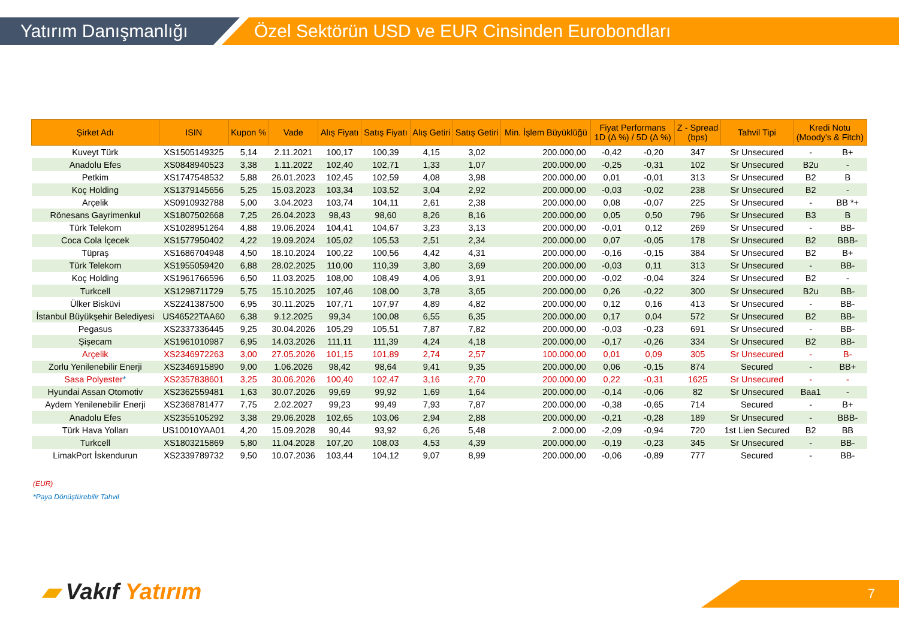Yatırım Danışmanlığı
Özel Sektörün USD ve EUR Cinsinden Eurobondları
| Şirket Adı | ISIN | Kupon % | Vade | Alış Fiyatı | Satış Fiyatı | Alış Getiri | Satış Getiri | Min. İşlem Büyüklüğü | Fiyat Performans 1D (Δ %) / 5D (Δ %) | | Z - Spread (bps) | Tahvil Tipi | Kredi Notu (Moody's & Fitch) | |
| --- | --- | --- | --- | --- | --- | --- | --- | --- | --- | --- | --- | --- | --- | --- |
| Kuveyt Türk | XS1505149325 | 5,14 | 2.11.2021 | 100,17 | 100,39 | 4,15 | 3,02 | 200.000,00 | -0,42 | -0,20 | 347 | Sr Unsecured | - | B+ |
| Anadolu Efes | XS0848940523 | 3,38 | 1.11.2022 | 102,40 | 102,71 | 1,33 | 1,07 | 200.000,00 | -0,25 | -0,31 | 102 | Sr Unsecured | B2u | - |
| Petkim | XS1747548532 | 5,88 | 26.01.2023 | 102,45 | 102,59 | 4,08 | 3,98 | 200.000,00 | 0,01 | -0,01 | 313 | Sr Unsecured | B2 | B |
| Koç Holding | XS1379145656 | 5,25 | 15.03.2023 | 103,34 | 103,52 | 3,04 | 2,92 | 200.000,00 | -0,03 | -0,02 | 238 | Sr Unsecured | B2 | - |
| Arçelik | XS0910932788 | 5,00 | 3.04.2023 | 103,74 | 104,11 | 2,61 | 2,38 | 200.000,00 | 0,08 | -0,07 | 225 | Sr Unsecured | - | BB *+ |
| Rönesans Gayrimenkul | XS1807502668 | 7,25 | 26.04.2023 | 98,43 | 98,60 | 8,26 | 8,16 | 200.000,00 | 0,05 | 0,50 | 796 | Sr Unsecured | B3 | B |
| Türk Telekom | XS1028951264 | 4,88 | 19.06.2024 | 104,41 | 104,67 | 3,23 | 3,13 | 200.000,00 | -0,01 | 0,12 | 269 | Sr Unsecured | - | BB- |
| Coca Cola İçecek | XS1577950402 | 4,22 | 19.09.2024 | 105,02 | 105,53 | 2,51 | 2,34 | 200.000,00 | 0,07 | -0,05 | 178 | Sr Unsecured | B2 | BBB- |
| Tüpraş | XS1686704948 | 4,50 | 18.10.2024 | 100,22 | 100,56 | 4,42 | 4,31 | 200.000,00 | -0,16 | -0,15 | 384 | Sr Unsecured | B2 | B+ |
| Türk Telekom | XS1955059420 | 6,88 | 28.02.2025 | 110,00 | 110,39 | 3,80 | 3,69 | 200.000,00 | -0,03 | 0,11 | 313 | Sr Unsecured | - | BB- |
| Koç Holding | XS1961766596 | 6,50 | 11.03.2025 | 108,00 | 108,49 | 4,06 | 3,91 | 200.000,00 | -0,02 | -0,04 | 324 | Sr Unsecured | B2 | - |
| Turkcell | XS1298711729 | 5,75 | 15.10.2025 | 107,46 | 108,00 | 3,78 | 3,65 | 200.000,00 | 0,26 | -0,22 | 300 | Sr Unsecured | B2u | BB- |
| Ülker Bisküvi | XS2241387500 | 6,95 | 30.11.2025 | 107,71 | 107,97 | 4,89 | 4,82 | 200.000,00 | 0,12 | 0,16 | 413 | Sr Unsecured | - | BB- |
| İstanbul Büyükşehir Belediyesi | US46522TAA60 | 6,38 | 9.12.2025 | 99,34 | 100,08 | 6,55 | 6,35 | 200.000,00 | 0,17 | 0,04 | 572 | Sr Unsecured | B2 | BB- |
| Pegasus | XS2337336445 | 9,25 | 30.04.2026 | 105,29 | 105,51 | 7,87 | 7,82 | 200.000,00 | -0,03 | -0,23 | 691 | Sr Unsecured | - | BB- |
| Şişecam | XS1961010987 | 6,95 | 14.03.2026 | 111,11 | 111,39 | 4,24 | 4,18 | 200.000,00 | -0,17 | -0,26 | 334 | Sr Unsecured | B2 | BB- |
| Arçelik | XS2346972263 | 3,00 | 27.05.2026 | 101,15 | 101,89 | 2,74 | 2,57 | 100.000,00 | 0,01 | 0,09 | 305 | Sr Unsecured | - | B- |
| Zorlu Yenilenebilir Enerji | XS2346915890 | 9,00 | 1.06.2026 | 98,42 | 98,64 | 9,41 | 9,35 | 200.000,00 | 0,06 | -0,15 | 874 | Secured | - | BB+ |
| Sasa Polyester * | XS2357838601 | 3,25 | 30.06.2026 | 100,40 | 102,47 | 3,16 | 2,70 | 200.000,00 | 0,22 | -0,31 | 1625 | Sr Unsecured | - | - |
| Hyundai Assan Otomotiv | XS2362559481 | 1,63 | 30.07.2026 | 99,69 | 99,92 | 1,69 | 1,64 | 200.000,00 | -0,14 | -0,06 | 82 | Sr Unsecured | Baa1 | - |
| Aydem Yenilenebilir Enerji | XS2368781477 | 7,75 | 2.02.2027 | 99,23 | 99,49 | 7,93 | 7,87 | 200.000,00 | -0,38 | -0,65 | 714 | Secured | - | B+ |
| Anadolu Efes | XS2355105292 | 3,38 | 29.06.2028 | 102,65 | 103,06 | 2,94 | 2,88 | 200.000,00 | -0,21 | -0,28 | 189 | Sr Unsecured | - | BBB- |
| Türk Hava Yolları | US10010YAA01 | 4,20 | 15.09.2028 | 90,44 | 93,92 | 6,26 | 5,48 | 2.000,00 | -2,09 | -0,94 | 720 | 1st Lien Secured | B2 | BB |
| Turkcell | XS1803215869 | 5,80 | 11.04.2028 | 107,20 | 108,03 | 4,53 | 4,39 | 200.000,00 | -0,19 | -0,23 | 345 | Sr Unsecured | - | BB- |
| LimakPort İskendurun | XS2339789732 | 9,50 | 10.07.2036 | 103,44 | 104,12 | 9,07 | 8,99 | 200.000,00 | -0,06 | -0,89 | 777 | Secured | - | BB- |
(EUR)
*Paya Dönüştürebilir Tahvil
▰ Vakıf Yatırım 7